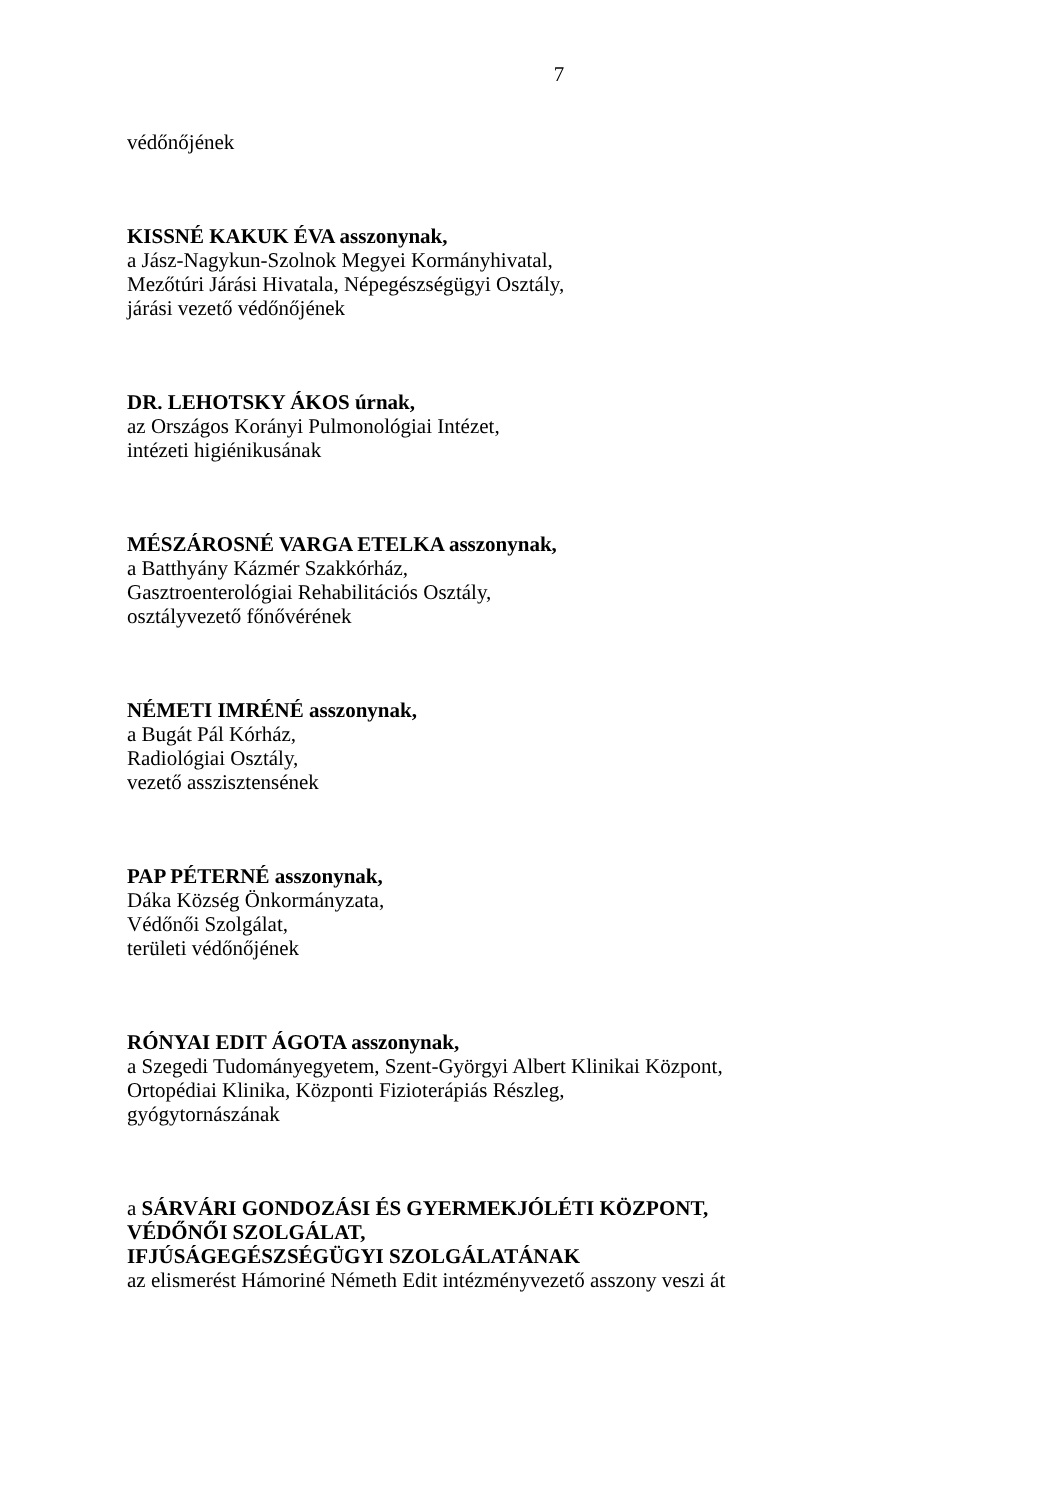7
védőnőjének
KISSNÉ KAKUK ÉVA asszonynak,
a Jász-Nagykun-Szolnok Megyei Kormányhivatal,
Mezőtúri Járási Hivatala, Népegészségügyi Osztály,
járási vezető védőnőjének
DR. LEHOTSKY ÁKOS úrnak,
az Országos Korányi Pulmonológiai Intézet,
intézeti higiénikusának
MÉSZÁROSNÉ VARGA ETELKA asszonynak,
a Batthyány Kázmér Szakkórház,
Gasztroenterológiai Rehabilitációs Osztály,
osztályvezető főnővérének
NÉMETI IMRÉNÉ asszonynak,
a Bugát Pál Kórház,
Radiológiai Osztály,
vezető asszisztensének
PAP PÉTERNÉ asszonynak,
Dáka Község Önkormányzata,
Védőnői Szolgálat,
területi védőnőjének
RÓNYAI EDIT ÁGOTA asszonynak,
a Szegedi Tudományegyetem, Szent-Györgyi Albert Klinikai Központ,
Ortopédiai Klinika, Központi Fizioterápiás Részleg,
gyógytornászának
a SÁRVÁRI GONDOZÁSI ÉS GYERMEKJÓLÉTI KÖZPONT,
VÉDŐNŐI SZOLGÁLAT,
IFJÚSÁGEGÉSZSÉGÜGYI SZOLGÁLATÁNAK
az elismerést Hámoriné Németh Edit intézményvezető asszony veszi át